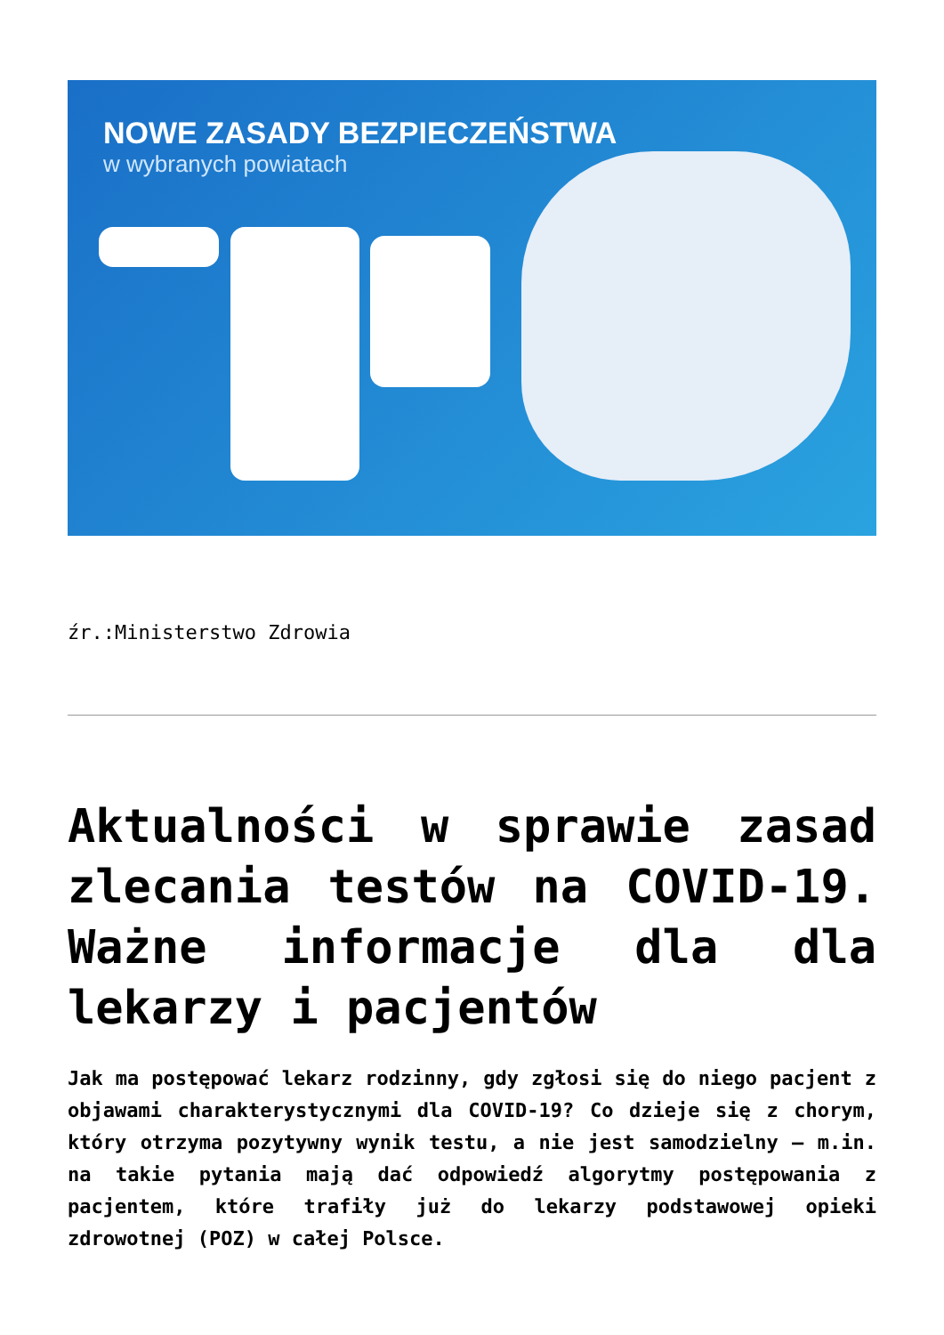NOWE ZASADY BEZPIECZEŃSTWA
w wybranych powiatach
źr.:Ministerstwo Zdrowia
Aktualności w sprawie zasad zlecania testów na COVID-19. Ważne informacje dla dla lekarzy i pacjentów
Jak ma postępować lekarz rodzinny, gdy zgłosi się do niego pacjent z objawami charakterystycznymi dla COVID-19? Co dzieje się z chorym, który otrzyma pozytywny wynik testu, a nie jest samodzielny – m.in. na takie pytania mają dać odpowiedź algorytmy postępowania z pacjentem, które trafiły już do lekarzy podstawowej opieki zdrowotnej (POZ) w całej Polsce.